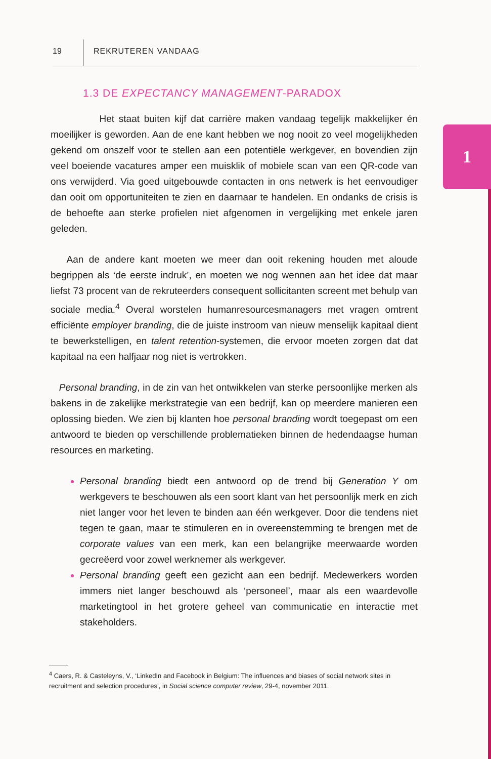19
REKRUTEREN VANDAAG
1
1.3 DE EXPECTANCY MANAGEMENT-PARADOX
Het staat buiten kijf dat carrière maken vandaag tegelijk makkelijker én moeilijker is geworden. Aan de ene kant hebben we nog nooit zo veel mogelijkheden gekend om onszelf voor te stellen aan een potentiële werkgever, en bovendien zijn veel boeiende vacatures amper een muisklik of mobiele scan van een QR-code van ons verwijderd. Via goed uitgebouwde contacten in ons netwerk is het eenvoudiger dan ooit om opportuniteiten te zien en daarnaar te handelen. En ondanks de crisis is de behoefte aan sterke profielen niet afgenomen in vergelijking met enkele jaren geleden.
Aan de andere kant moeten we meer dan ooit rekening houden met aloude begrippen als ‘de eerste indruk’, en moeten we nog wennen aan het idee dat maar liefst 73 procent van de rekruteerders consequent sollicitanten screent met behulp van sociale media.<sup>4</sup> Overal worstelen humanresourcesmanagers met vragen omtrent efficiënte employer branding, die de juiste instroom van nieuw menselijk kapitaal dient te bewerkstelligen, en talent retention-systemen, die ervoor moeten zorgen dat dat kapitaal na een halfjaar nog niet is vertrokken.
Personal branding, in de zin van het ontwikkelen van sterke persoonlijke merken als bakens in de zakelijke merkstrategie van een bedrijf, kan op meerdere manieren een oplossing bieden. We zien bij klanten hoe personal branding wordt toegepast om een antwoord te bieden op verschillende problematieken binnen de hedendaagse human resources en marketing.
Personal branding biedt een antwoord op de trend bij Generation Y om werkgevers te beschouwen als een soort klant van het persoonlijk merk en zich niet langer voor het leven te binden aan één werkgever. Door die tendens niet tegen te gaan, maar te stimuleren en in overeenstemming te brengen met de corporate values van een merk, kan een belangrijke meerwaarde worden gecreëerd voor zowel werknemer als werkgever.
Personal branding geeft een gezicht aan een bedrijf. Medewerkers worden immers niet langer beschouwd als ‘personeel’, maar als een waardevolle marketingtool in het grotere geheel van communicatie en interactie met stakeholders.
<sup>4</sup> Caers, R. & Casteleyns, V., ‘LinkedIn and Facebook in Belgium: The influences and biases of social network sites in recruitment and selection procedures’, in Social science computer review, 29-4, november 2011.